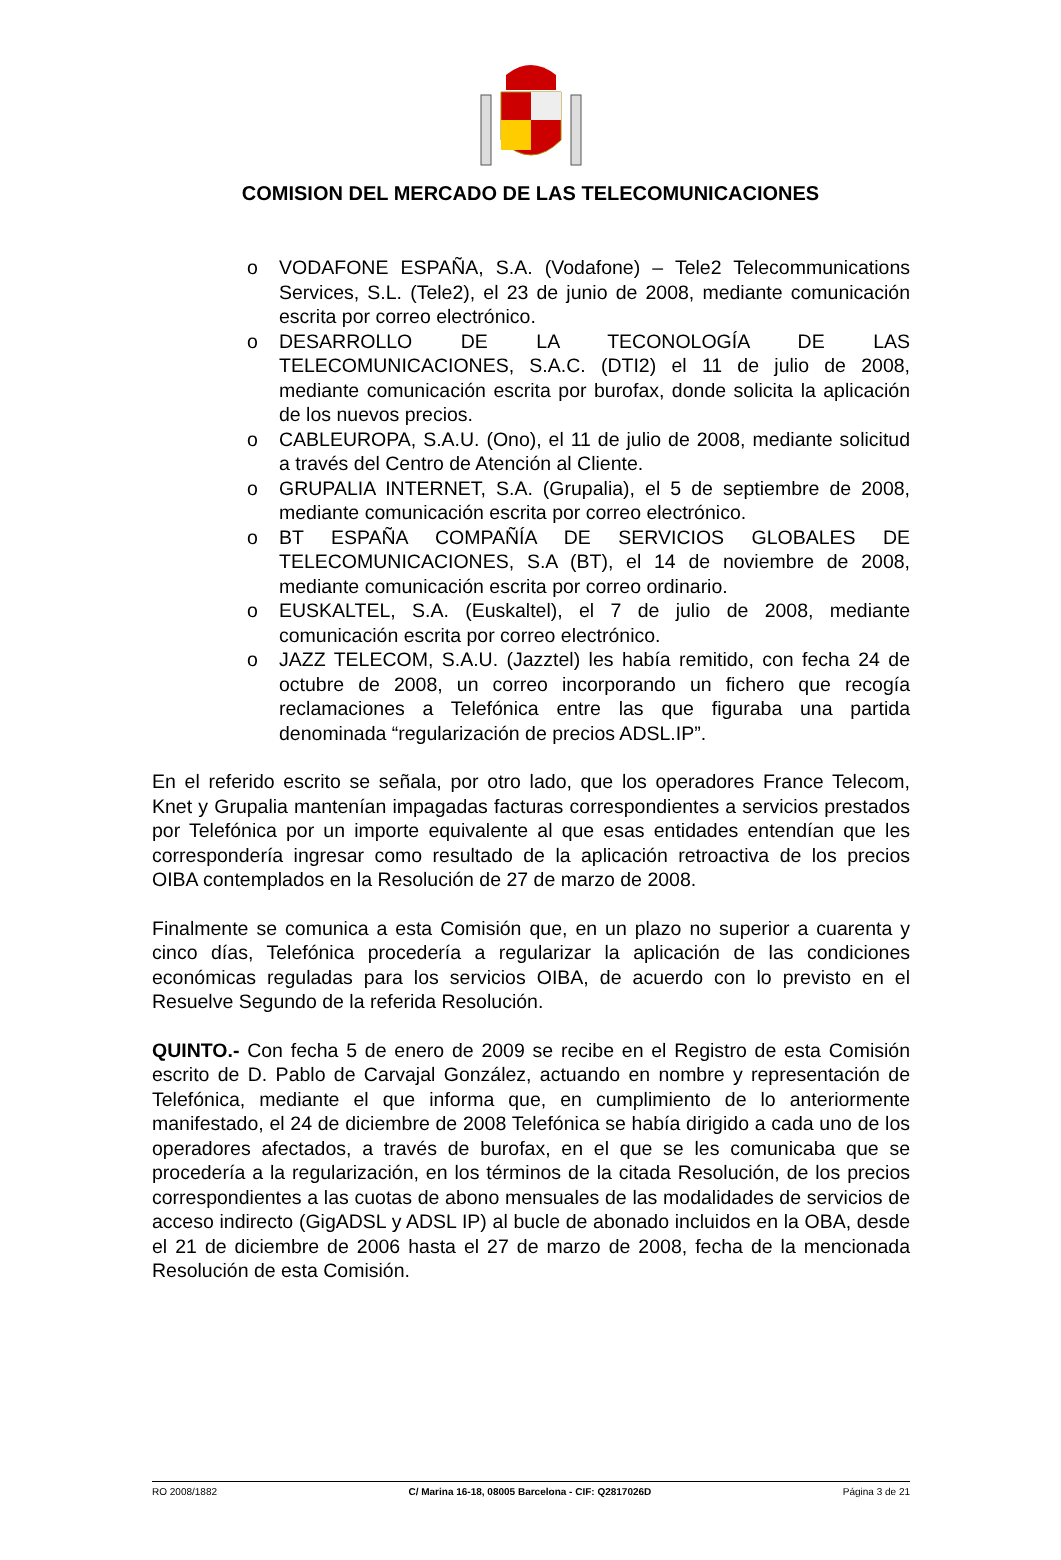COMISION DEL MERCADO DE LAS TELECOMUNICACIONES
o VODAFONE ESPAÑA, S.A. (Vodafone) – Tele2 Telecommunications Services, S.L. (Tele2), el 23 de junio de 2008, mediante comunicación escrita por correo electrónico.
o DESARROLLO DE LA TECONOLOGÍA DE LAS TELECOMUNICACIONES, S.A.C. (DTI2) el 11 de julio de 2008, mediante comunicación escrita por burofax, donde solicita la aplicación de los nuevos precios.
o CABLEUROPA, S.A.U. (Ono), el 11 de julio de 2008, mediante solicitud a través del Centro de Atención al Cliente.
o GRUPALIA INTERNET, S.A. (Grupalia), el 5 de septiembre de 2008, mediante comunicación escrita por correo electrónico.
o BT ESPAÑA COMPAÑÍA DE SERVICIOS GLOBALES DE TELECOMUNICACIONES, S.A (BT), el 14 de noviembre de 2008, mediante comunicación escrita por correo ordinario.
o EUSKALTEL, S.A. (Euskaltel), el 7 de julio de 2008, mediante comunicación escrita por correo electrónico.
o JAZZ TELECOM, S.A.U. (Jazztel) les había remitido, con fecha 24 de octubre de 2008, un correo incorporando un fichero que recogía reclamaciones a Telefónica entre las que figuraba una partida denominada “regularización de precios ADSL.IP”.
En el referido escrito se señala, por otro lado, que los operadores France Telecom, Knet y Grupalia mantenían impagadas facturas correspondientes a servicios prestados por Telefónica por un importe equivalente al que esas entidades entendían que les correspondería ingresar como resultado de la aplicación retroactiva de los precios OIBA contemplados en la Resolución de 27 de marzo de 2008.
Finalmente se comunica a esta Comisión que, en un plazo no superior a cuarenta y cinco días, Telefónica procedería a regularizar la aplicación de las condiciones económicas reguladas para los servicios OIBA, de acuerdo con lo previsto en el Resuelve Segundo de la referida Resolución.
QUINTO.- Con fecha 5 de enero de 2009 se recibe en el Registro de esta Comisión escrito de D. Pablo de Carvajal González, actuando en nombre y representación de Telefónica, mediante el que informa que, en cumplimiento de lo anteriormente manifestado, el 24 de diciembre de 2008 Telefónica se había dirigido a cada uno de los operadores afectados, a través de burofax, en el que se les comunicaba que se procedería a la regularización, en los términos de la citada Resolución, de los precios correspondientes a las cuotas de abono mensuales de las modalidades de servicios de acceso indirecto (GigADSL y ADSL IP) al bucle de abonado incluidos en la OBA, desde el 21 de diciembre de 2006 hasta el 27 de marzo de 2008, fecha de la mencionada Resolución de esta Comisión.
RO 2008/1882 C/ Marina 16-18, 08005 Barcelona - CIF: Q2817026D Página 3 de 21